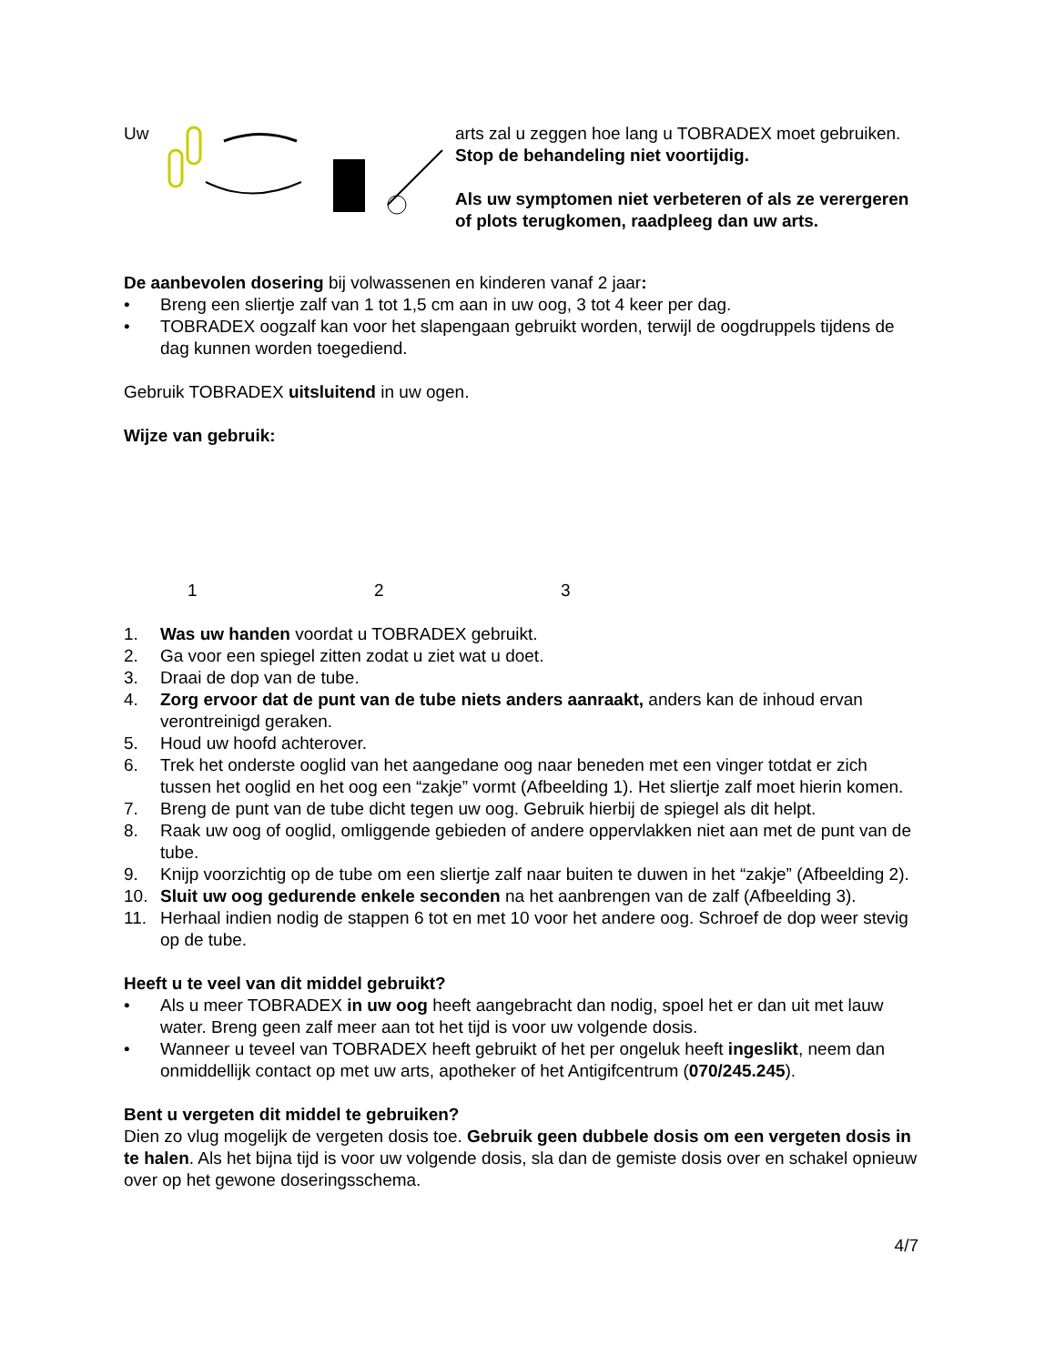Uw
arts zal u zeggen hoe lang u TOBRADEX moet gebruiken. Stop de behandeling niet voortijdig.
Als uw symptomen niet verbeteren of als ze verergeren of plots terugkomen, raadpleeg dan uw arts.
De aanbevolen dosering bij volwassenen en kinderen vanaf 2 jaar:
• Breng een sliertje zalf van 1 tot 1,5 cm aan in uw oog, 3 tot 4 keer per dag.
• TOBRADEX oogzalf kan voor het slapengaan gebruikt worden, terwijl de oogdruppels tijdens de dag kunnen worden toegediend.
Gebruik TOBRADEX uitsluitend in uw ogen.
Wijze van gebruik:
1 2 3
1. Was uw handen voordat u TOBRADEX gebruikt.
2. Ga voor een spiegel zitten zodat u ziet wat u doet.
3. Draai de dop van de tube.
4. Zorg ervoor dat de punt van de tube niets anders aanraakt, anders kan de inhoud ervan verontreinigd geraken.
5. Houd uw hoofd achterover.
6. Trek het onderste ooglid van het aangedane oog naar beneden met een vinger totdat er zich tussen het ooglid en het oog een “zakje” vormt (Afbeelding 1). Het sliertje zalf moet hierin komen.
7. Breng de punt van de tube dicht tegen uw oog. Gebruik hierbij de spiegel als dit helpt.
8. Raak uw oog of ooglid, omliggende gebieden of andere oppervlakken niet aan met de punt van de tube.
9. Knijp voorzichtig op de tube om een sliertje zalf naar buiten te duwen in het “zakje” (Afbeelding 2).
10. Sluit uw oog gedurende enkele seconden na het aanbrengen van de zalf (Afbeelding 3).
11. Herhaal indien nodig de stappen 6 tot en met 10 voor het andere oog. Schroef de dop weer stevig op de tube.
Heeft u te veel van dit middel gebruikt?
• Als u meer TOBRADEX in uw oog heeft aangebracht dan nodig, spoel het er dan uit met lauw water. Breng geen zalf meer aan tot het tijd is voor uw volgende dosis.
• Wanneer u teveel van TOBRADEX heeft gebruikt of het per ongeluk heeft ingeslikt, neem dan onmiddellijk contact op met uw arts, apotheker of het Antigifcentrum (070/245.245).
Bent u vergeten dit middel te gebruiken?
Dien zo vlug mogelijk de vergeten dosis toe. Gebruik geen dubbele dosis om een vergeten dosis in te halen. Als het bijna tijd is voor uw volgende dosis, sla dan de gemiste dosis over en schakel opnieuw over op het gewone doseringsschema.
4/7